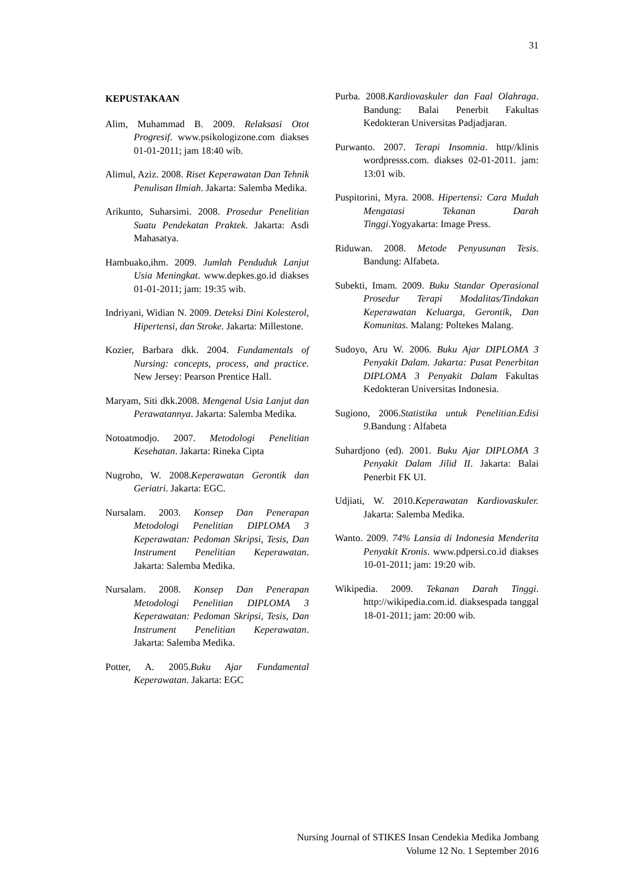31
KEPUSTAKAAN
Alim, Muhammad B. 2009. Relaksasi Otot Progresif. www.psikologizone.com diakses 01-01-2011; jam 18:40 wib.
Alimul, Aziz. 2008. Riset Keperawatan Dan Tehnik Penulisan Ilmiah. Jakarta: Salemba Medika.
Arikunto, Suharsimi. 2008. Prosedur Penelitian Suatu Pendekatan Praktek. Jakarta: Asdi Mahasatya.
Hambuako,ihm. 2009. Jumlah Penduduk Lanjut Usia Meningkat. www.depkes.go.id diakses 01-01-2011; jam: 19:35 wib.
Indriyani, Widian N. 2009. Deteksi Dini Kolesterol, Hipertensi, dan Stroke. Jakarta: Millestone.
Kozier, Barbara dkk. 2004. Fundamentals of Nursing: concepts, process, and practice. New Jersey: Pearson Prentice Hall.
Maryam, Siti dkk.2008. Mengenal Usia Lanjut dan Perawatannya. Jakarta: Salemba Medika.
Notoatmodjo. 2007. Metodologi Penelitian Kesehatan. Jakarta: Rineka Cipta
Nugroho, W. 2008.Keperawatan Gerontik dan Geriatri. Jakarta: EGC.
Nursalam. 2003. Konsep Dan Penerapan Metodologi Penelitian DIPLOMA 3 Keperawatan: Pedoman Skripsi, Tesis, Dan Instrument Penelitian Keperawatan. Jakarta: Salemba Medika.
Nursalam. 2008. Konsep Dan Penerapan Metodologi Penelitian DIPLOMA 3 Keperawatan: Pedoman Skripsi, Tesis, Dan Instrument Penelitian Keperawatan. Jakarta: Salemba Medika.
Potter, A. 2005.Buku Ajar Fundamental Keperawatan. Jakarta: EGC
Purba. 2008.Kardiovaskuler dan Faal Olahraga. Bandung: Balai Penerbit Fakultas Kedokteran Universitas Padjadjaran.
Purwanto. 2007. Terapi Insomnia. http//klinis wordpresss.com. diakses 02-01-2011. jam: 13:01 wib.
Puspitorini, Myra. 2008. Hipertensi: Cara Mudah Mengatasi Tekanan Darah Tinggi.Yogyakarta: Image Press.
Riduwan. 2008. Metode Penyusunan Tesis. Bandung: Alfabeta.
Subekti, Imam. 2009. Buku Standar Operasional Prosedur Terapi Modalitas/Tindakan Keperawatan Keluarga, Gerontik, Dan Komunitas. Malang: Poltekes Malang.
Sudoyo, Aru W. 2006. Buku Ajar DIPLOMA 3 Penyakit Dalam. Jakarta: Pusat Penerbitan DIPLOMA 3 Penyakit Dalam Fakultas Kedokteran Universitas Indonesia.
Sugiono, 2006.Statistika untuk Penelitian.Edisi 9.Bandung : Alfabeta
Suhardjono (ed). 2001. Buku Ajar DIPLOMA 3 Penyakit Dalam Jilid II. Jakarta: Balai Penerbit FK UI.
Udjiati, W. 2010.Keperawatan Kardiovaskuler. Jakarta: Salemba Medika.
Wanto. 2009. 74% Lansia di Indonesia Menderita Penyakit Kronis. www.pdpersi.co.id diakses 10-01-2011; jam: 19:20 wib.
Wikipedia. 2009. Tekanan Darah Tinggi. http://wikipedia.com.id. diaksespada tanggal 18-01-2011; jam: 20:00 wib.
Nursing Journal of STIKES Insan Cendekia Medika Jombang
Volume 12 No. 1 September 2016